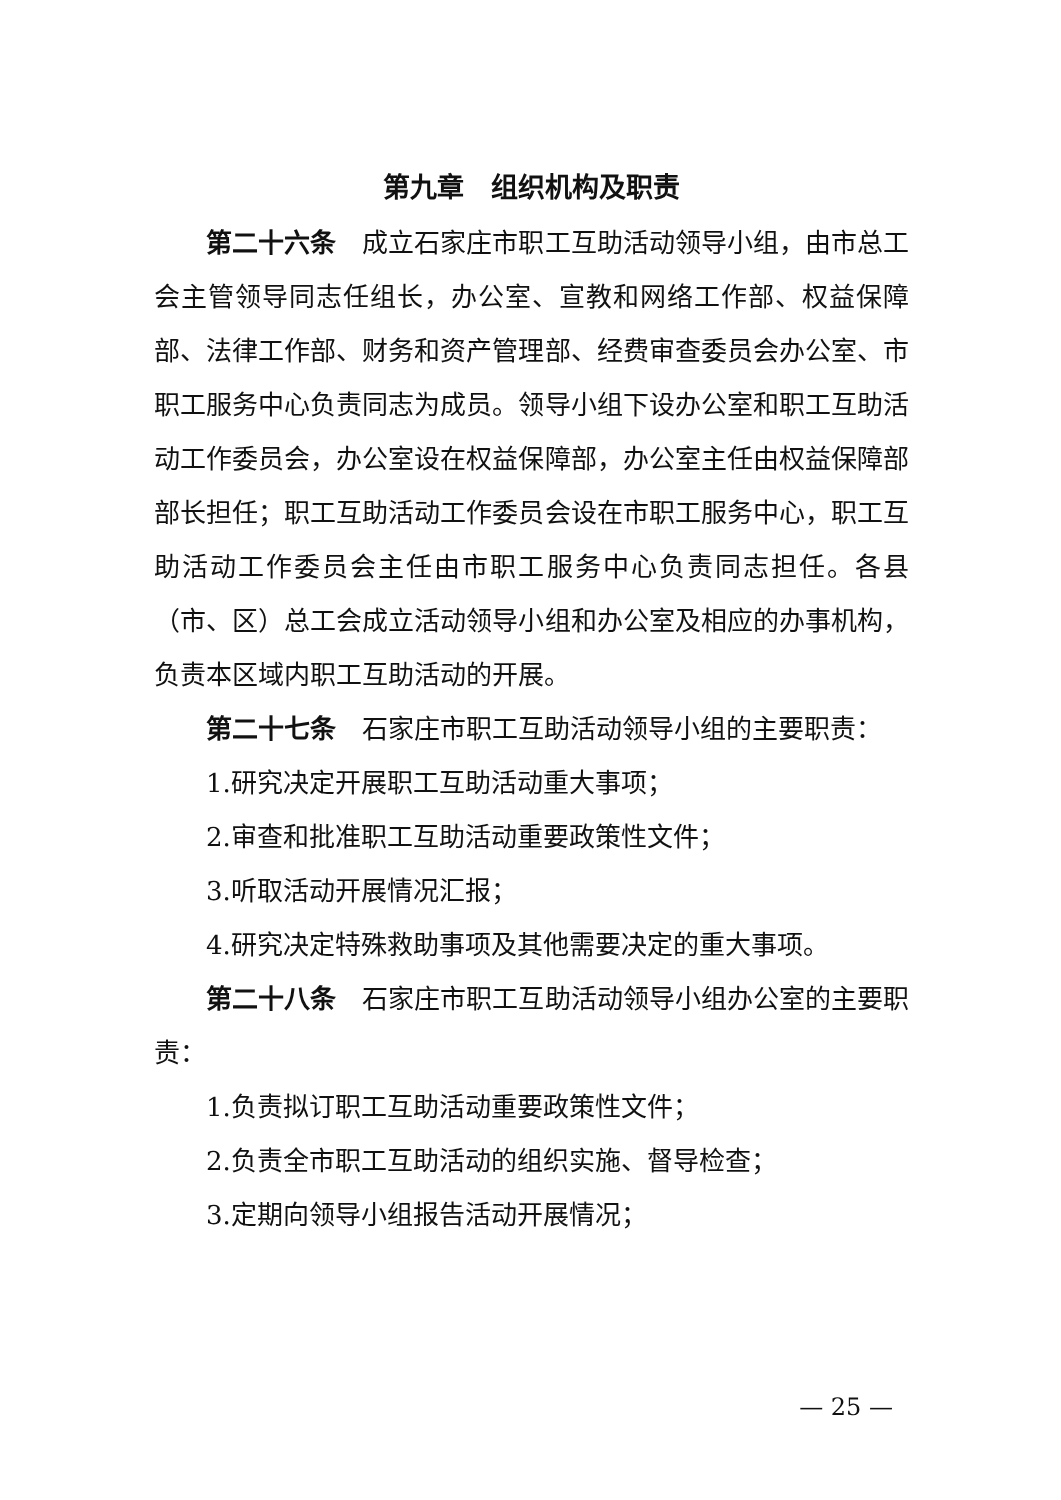第九章　组织机构及职责
第二十六条　成立石家庄市职工互助活动领导小组，由市总工会主管领导同志任组长，办公室、宣教和网络工作部、权益保障部、法律工作部、财务和资产管理部、经费审查委员会办公室、市职工服务中心负责同志为成员。领导小组下设办公室和职工互助活动工作委员会，办公室设在权益保障部，办公室主任由权益保障部部长担任；职工互助活动工作委员会设在市职工服务中心，职工互助活动工作委员会主任由市职工服务中心负责同志担任。各县（市、区）总工会成立活动领导小组和办公室及相应的办事机构，负责本区域内职工互助活动的开展。
第二十七条　石家庄市职工互助活动领导小组的主要职责：
1.研究决定开展职工互助活动重大事项；
2.审查和批准职工互助活动重要政策性文件；
3.听取活动开展情况汇报；
4.研究决定特殊救助事项及其他需要决定的重大事项。
第二十八条　石家庄市职工互助活动领导小组办公室的主要职责：
1.负责拟订职工互助活动重要政策性文件；
2.负责全市职工互助活动的组织实施、督导检查；
3.定期向领导小组报告活动开展情况；
— 25 —